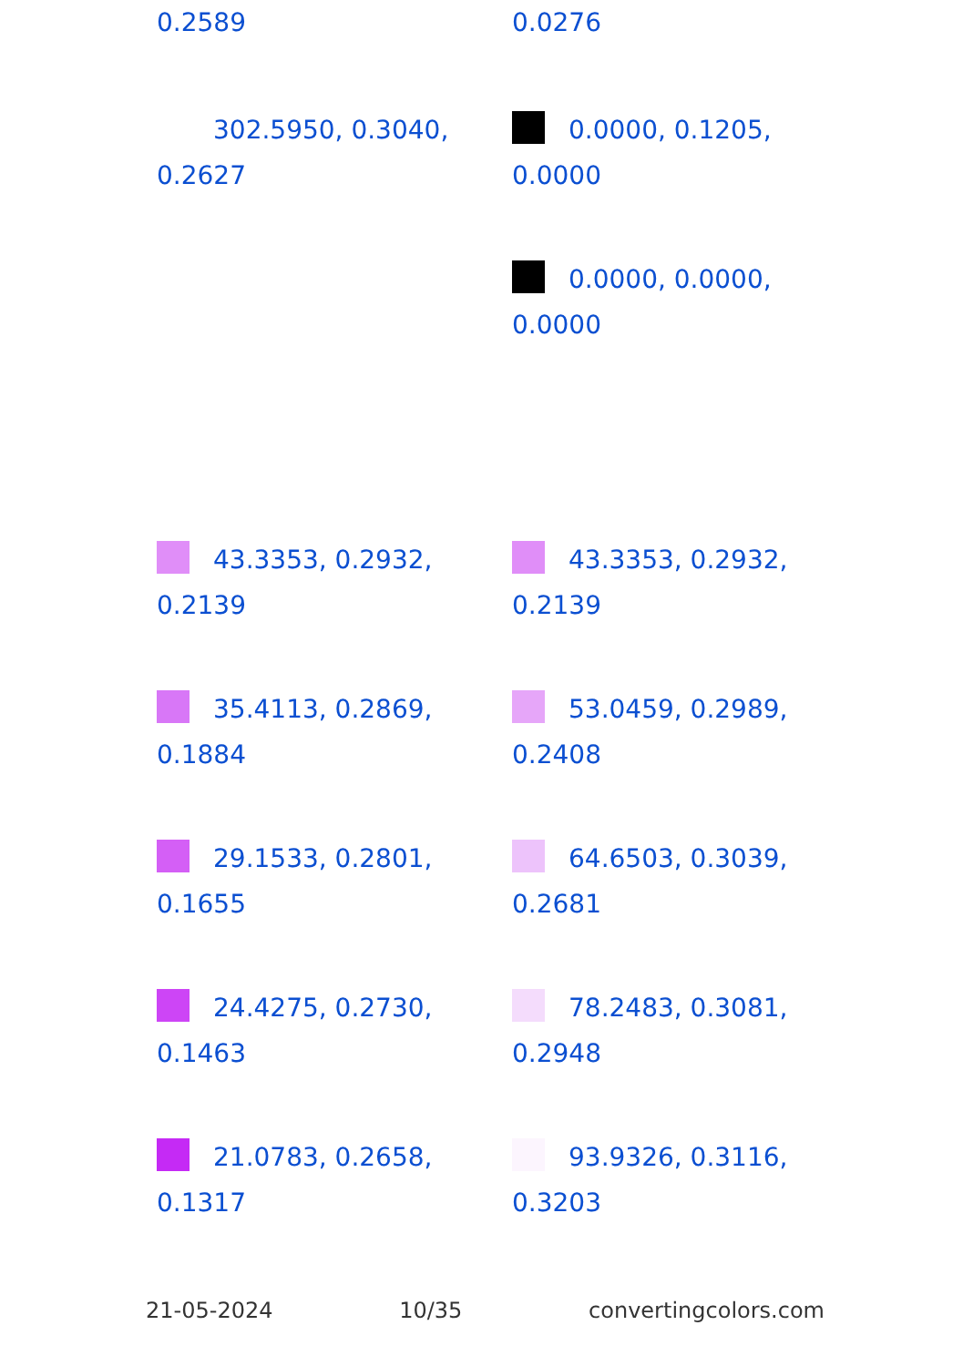0.2589 0.0276
302.5950, 0.3040, 0.2627
0.0000, 0.1205, 0.0000
0.0000, 0.0000, 0.0000
43.3353, 0.2932, 0.2139 43.3353, 0.2932, 0.2139
35.4113, 0.2869, 0.1884 53.0459, 0.2989, 0.2408
29.1533, 0.2801, 0.1655 64.6503, 0.3039, 0.2681
24.4275, 0.2730, 0.1463 78.2483, 0.3081, 0.2948
21.0783, 0.2658, 0.1317 93.9326, 0.3116, 0.3203
21-05-2024 10/35 convertingcolors.com